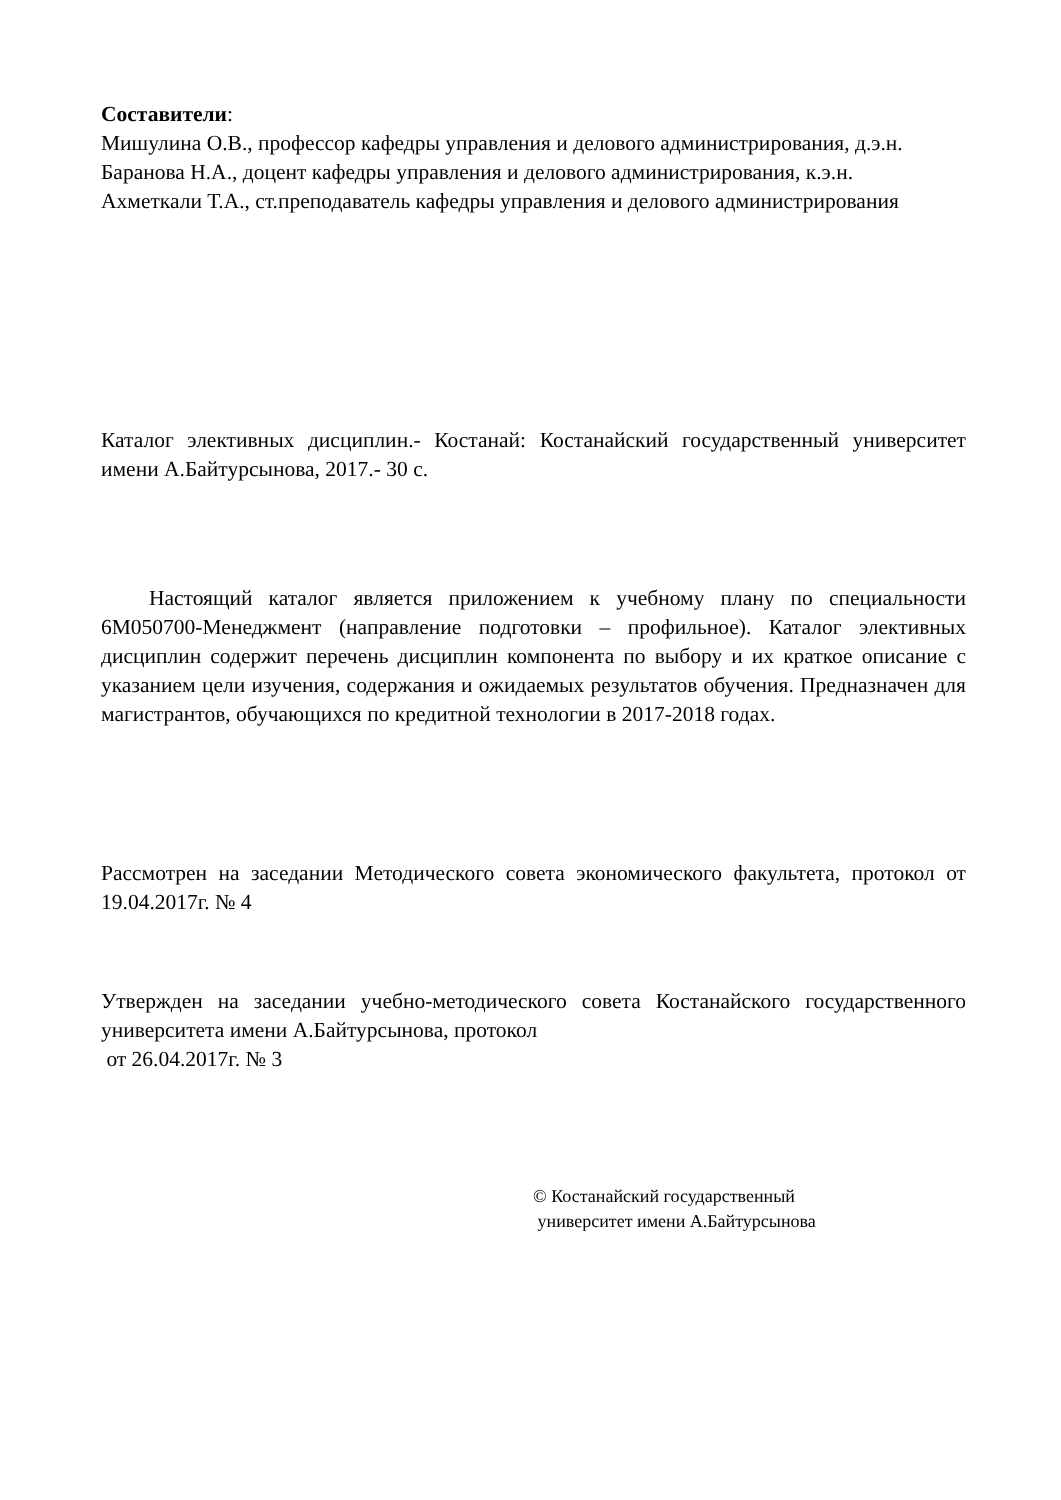Составители:
Мишулина О.В., профессор кафедры управления и делового администрирования, д.э.н.
Баранова Н.А., доцент кафедры управления и делового администрирования, к.э.н.
Ахметкали Т.А., ст.преподаватель кафедры управления и делового администрирования
Каталог элективных дисциплин.- Костанай: Костанайский государственный университет имени А.Байтурсынова, 2017.- 30 с.
Настоящий каталог является приложением к учебному плану по специальности 6М050700-Менеджмент (направление подготовки – профильное). Каталог элективных дисциплин содержит перечень дисциплин компонента по выбору и их краткое описание с указанием цели изучения, содержания и ожидаемых результатов обучения. Предназначен для магистрантов, обучающихся по кредитной технологии в 2017-2018 годах.
Рассмотрен на заседании Методического совета экономического факультета, протокол от 19.04.2017г. № 4
Утвержден на заседании учебно-методического совета Костанайского государственного университета имени А.Байтурсынова, протокол
от 26.04.2017г. № 3
© Костанайский государственный
университет имени А.Байтурсынова